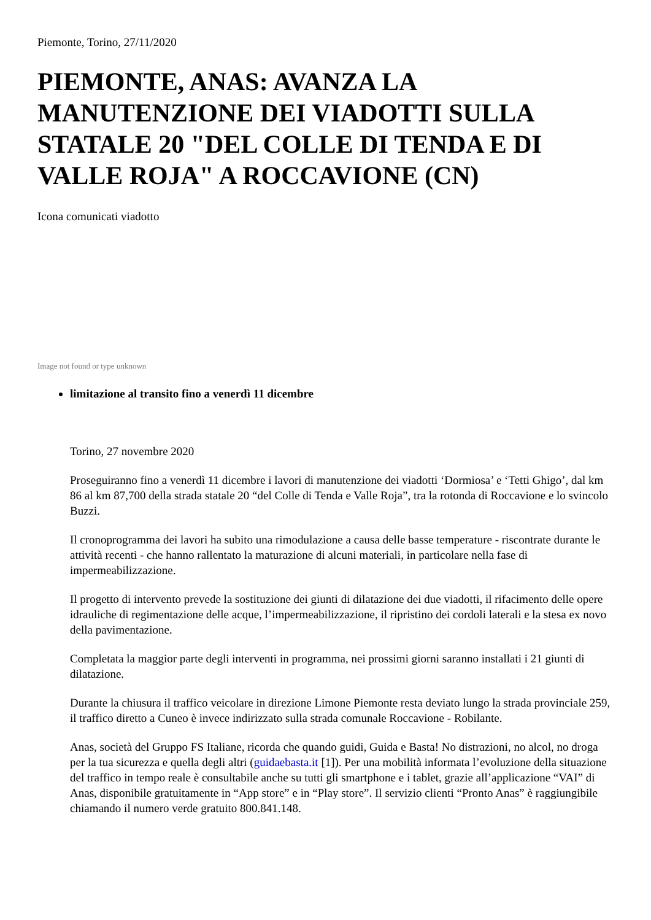Piemonte, Torino, 27/11/2020
PIEMONTE, ANAS: AVANZA LA MANUTENZIONE DEI VIADOTTI SULLA STATALE 20 "DEL COLLE DI TENDA E DI VALLE ROJA" A ROCCAVIONE (CN)
Icona comunicati viadotto
Image not found or type unknown
limitazione al transito fino a venerdì 11 dicembre
Torino, 27 novembre 2020
Proseguiranno fino a venerdì 11 dicembre i lavori di manutenzione dei viadotti ‘Dormiosa’ e ‘Tetti Ghigo’, dal km 86 al km 87,700 della strada statale 20 “del Colle di Tenda e Valle Roja”, tra la rotonda di Roccavione e lo svincolo Buzzi.
Il cronoprogramma dei lavori ha subito una rimodulazione a causa delle basse temperature - riscontrate durante le attività recenti - che hanno rallentato la maturazione di alcuni materiali, in particolare nella fase di impermeabilizzazione.
Il progetto di intervento prevede la sostituzione dei giunti di dilatazione dei due viadotti, il rifacimento delle opere idrauliche di regimentazione delle acque, l’impermeabilizzazione, il ripristino dei cordoli laterali e la stesa ex novo della pavimentazione.
Completata la maggior parte degli interventi in programma, nei prossimi giorni saranno installati i 21 giunti di dilatazione.
Durante la chiusura il traffico veicolare in direzione Limone Piemonte resta deviato lungo la strada provinciale 259, il traffico diretto a Cuneo è invece indirizzato sulla strada comunale Roccavione - Robilante.
Anas, società del Gruppo FS Italiane, ricorda che quando guidi, Guida e Basta! No distrazioni, no alcol, no droga per la tua sicurezza e quella degli altri (guidaebasta.it [1]). Per una mobilità informata l’evoluzione della situazione del traffico in tempo reale è consultabile anche su tutti gli smartphone e i tablet, grazie all’applicazione “VAI” di Anas, disponibile gratuitamente in “App store” e in “Play store”. Il servizio clienti “Pronto Anas” è raggiungibile chiamando il numero verde gratuito 800.841.148.